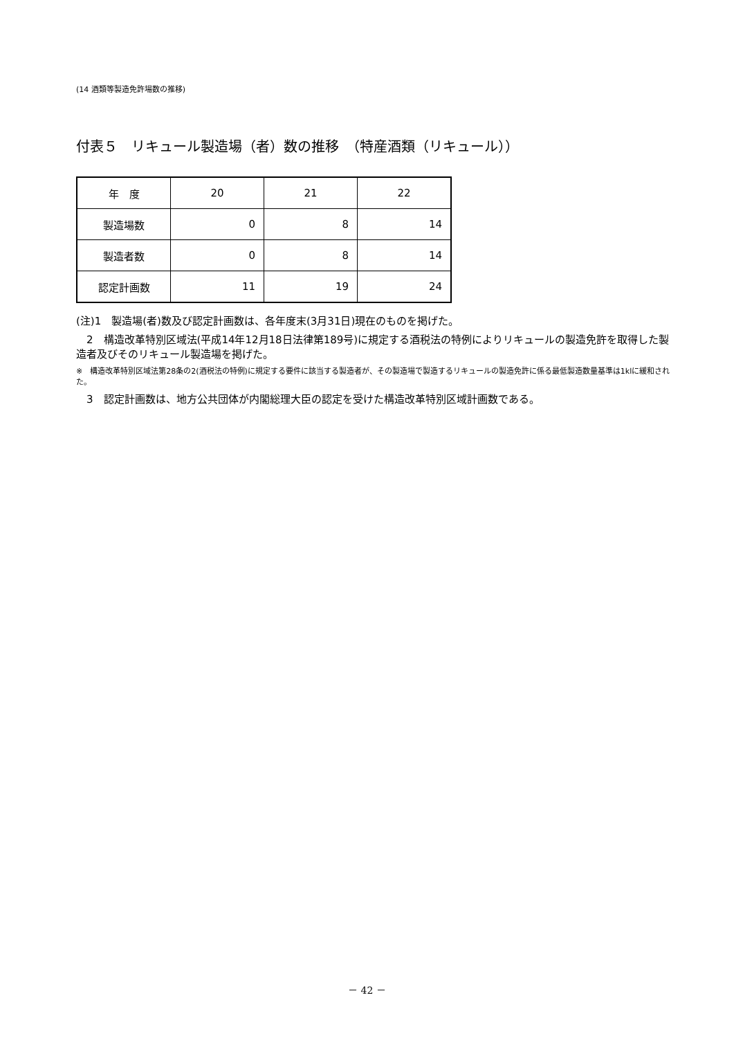(14 酒類等製造免許場数の推移)
付表５　リキュール製造場（者）数の推移　（特産酒類（リキュール））
| 年 度 | 20 | 21 | 22 |
| --- | --- | --- | --- |
| 製造場数 | 0 | 8 | 14 |
| 製造者数 | 0 | 8 | 14 |
| 認定計画数 | 11 | 19 | 24 |
(注)1　製造場(者)数及び認定計画数は、各年度末(3月31日)現在のものを掲げた。
　2　構造改革特別区域法(平成14年12月18日法律第189号)に規定する酒税法の特例によりリキュールの製造免許を取得した製造者及びそのリキュール製造場を掲げた。
※　構造改革特別区域法第28条の2(酒税法の特例)に規定する要件に該当する製造者が、その製造場で製造するリキュールの製造免許に係る最低製造数量基準は1klに緩和された。
　3　認定計画数は、地方公共団体が内閣総理大臣の認定を受けた構造改革特別区域計画数である。
－ 42 －